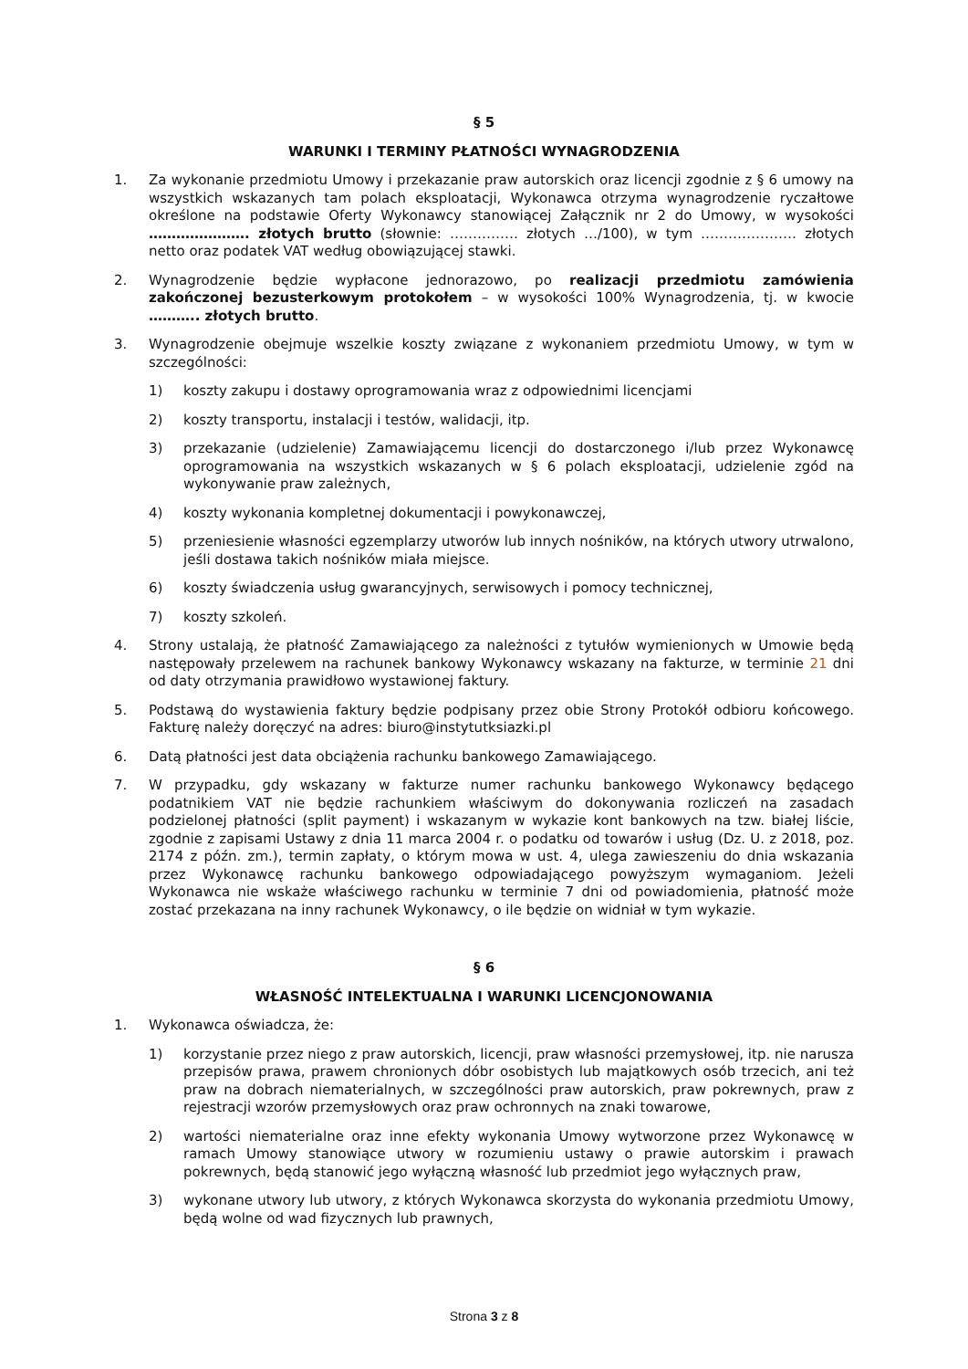§ 5
WARUNKI I TERMINY PŁATNOŚCI WYNAGRODZENIA
1. Za wykonanie przedmiotu Umowy i przekazanie praw autorskich oraz licencji zgodnie z § 6 umowy na wszystkich wskazanych tam polach eksploatacji, Wykonawca otrzyma wynagrodzenie ryczałtowe określone na podstawie Oferty Wykonawcy stanowiącej Załącznik nr 2 do Umowy, w wysokości …………………. złotych brutto (słownie: …………… złotych …/100), w tym ………………… złotych netto oraz podatek VAT według obowiązującej stawki.
2. Wynagrodzenie będzie wypłacone jednorazowo, po realizacji przedmiotu zamówienia zakończonej bezusterkowym protokołem – w wysokości 100% Wynagrodzenia, tj. w kwocie ……….. złotych brutto.
3. Wynagrodzenie obejmuje wszelkie koszty związane z wykonaniem przedmiotu Umowy, w tym w szczególności:
1) koszty zakupu i dostawy oprogramowania wraz z odpowiednimi licencjami
2) koszty transportu, instalacji i testów, walidacji, itp.
3) przekazanie (udzielenie) Zamawiającemu licencji do dostarczonego i/lub przez Wykonawcę oprogramowania na wszystkich wskazanych w § 6 polach eksploatacji, udzielenie zgód na wykonywanie praw zależnych,
4) koszty wykonania kompletnej dokumentacji i powykonawczej,
5) przeniesienie własności egzemplarzy utworów lub innych nośników, na których utwory utrwalono, jeśli dostawa takich nośników miała miejsce.
6) koszty świadczenia usług gwarancyjnych, serwisowych i pomocy technicznej,
7) koszty szkoleń.
4. Strony ustalają, że płatność Zamawiającego za należności z tytułów wymienionych w Umowie będą następowały przelewem na rachunek bankowy Wykonawcy wskazany na fakturze, w terminie 21 dni od daty otrzymania prawidłowo wystawionej faktury.
5. Podstawą do wystawienia faktury będzie podpisany przez obie Strony Protokół odbioru końcowego. Fakturę należy doręczyć na adres: biuro@instytutksiazki.pl
6. Datą płatności jest data obciążenia rachunku bankowego Zamawiającego.
7. W przypadku, gdy wskazany w fakturze numer rachunku bankowego Wykonawcy będącego podatnikiem VAT nie będzie rachunkiem właściwym do dokonywania rozliczeń na zasadach podzielonej płatności (split payment) i wskazanym w wykazie kont bankowych na tzw. białej liście, zgodnie z zapisami Ustawy z dnia 11 marca 2004 r. o podatku od towarów i usług (Dz. U. z 2018, poz. 2174 z późn. zm.), termin zapłaty, o którym mowa w ust. 4, ulega zawieszeniu do dnia wskazania przez Wykonawcę rachunku bankowego odpowiadającego powyższym wymaganiom. Jeżeli Wykonawca nie wskaże właściwego rachunku w terminie 7 dni od powiadomienia, płatność może zostać przekazana na inny rachunek Wykonawcy, o ile będzie on widniał w tym wykazie.
§ 6
WŁASNOŚĆ INTELEKTUALNA I WARUNKI LICENCJONOWANIA
1. Wykonawca oświadcza, że:
1) korzystanie przez niego z praw autorskich, licencji, praw własności przemysłowej, itp. nie narusza przepisów prawa, prawem chronionych dóbr osobistych lub majątkowych osób trzecich, ani też praw na dobrach niematerialnych, w szczególności praw autorskich, praw pokrewnych, praw z rejestracji wzorów przemysłowych oraz praw ochronnych na znaki towarowe,
2) wartości niematerialne oraz inne efekty wykonania Umowy wytworzone przez Wykonawcę w ramach Umowy stanowiące utwory w rozumieniu ustawy o prawie autorskim i prawach pokrewnych, będą stanowić jego wyłączną własność lub przedmiot jego wyłącznych praw,
3) wykonane utwory lub utwory, z których Wykonawca skorzysta do wykonania przedmiotu Umowy, będą wolne od wad fizycznych lub prawnych,
Strona 3 z 8